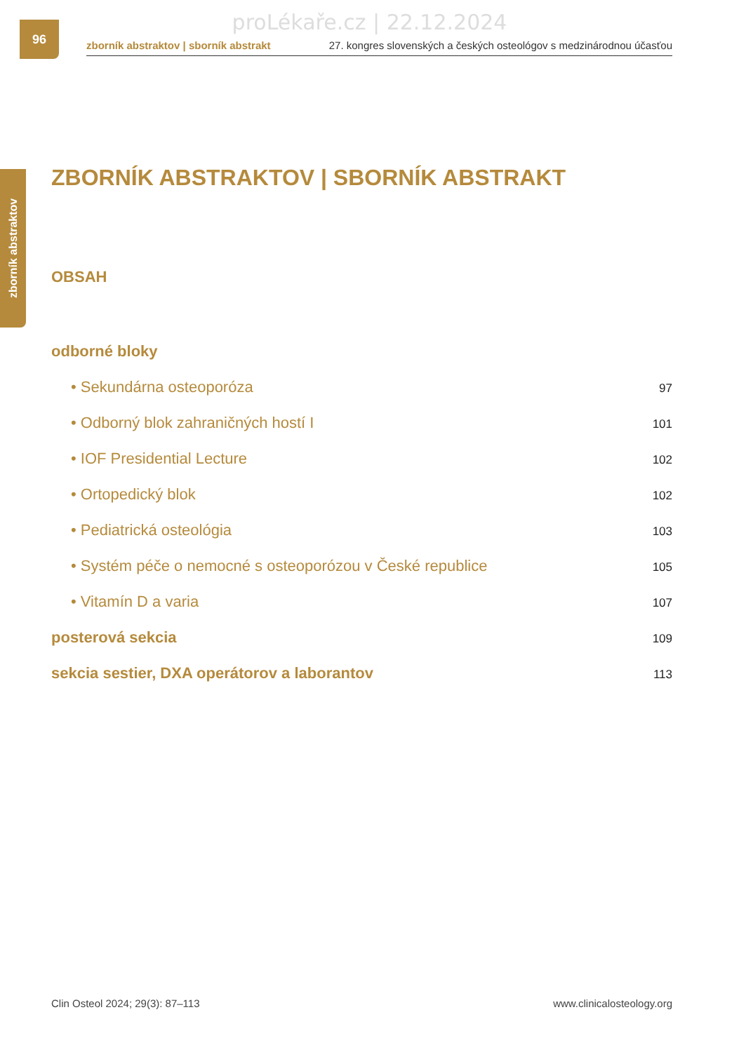proLékaře.cz | 22.12.2024 96
zborník abstraktov | sborník abstrakt 27. kongres slovenských a českých osteológov s medzinárodnou účasťou
zborník abstraktov
ZBORNÍK ABSTRAKTOV | SBORNÍK ABSTRAKT
OBSAH
odborné bloky
• Sekundárna osteoporóza 97
• Odborný blok zahraničných hostí I 101
• IOF Presidential Lecture 102
• Ortopedický blok 102
• Pediatrická osteológia 103
• Systém péče o nemocné s osteoporózou v České republice 105
• Vitamín D a varia 107
posterová sekcia 109
sekcia sestier, DXA operátorov a laborantov 113
Clin Osteol 2024; 29(3): 87–113 www.clinicalosteology.org